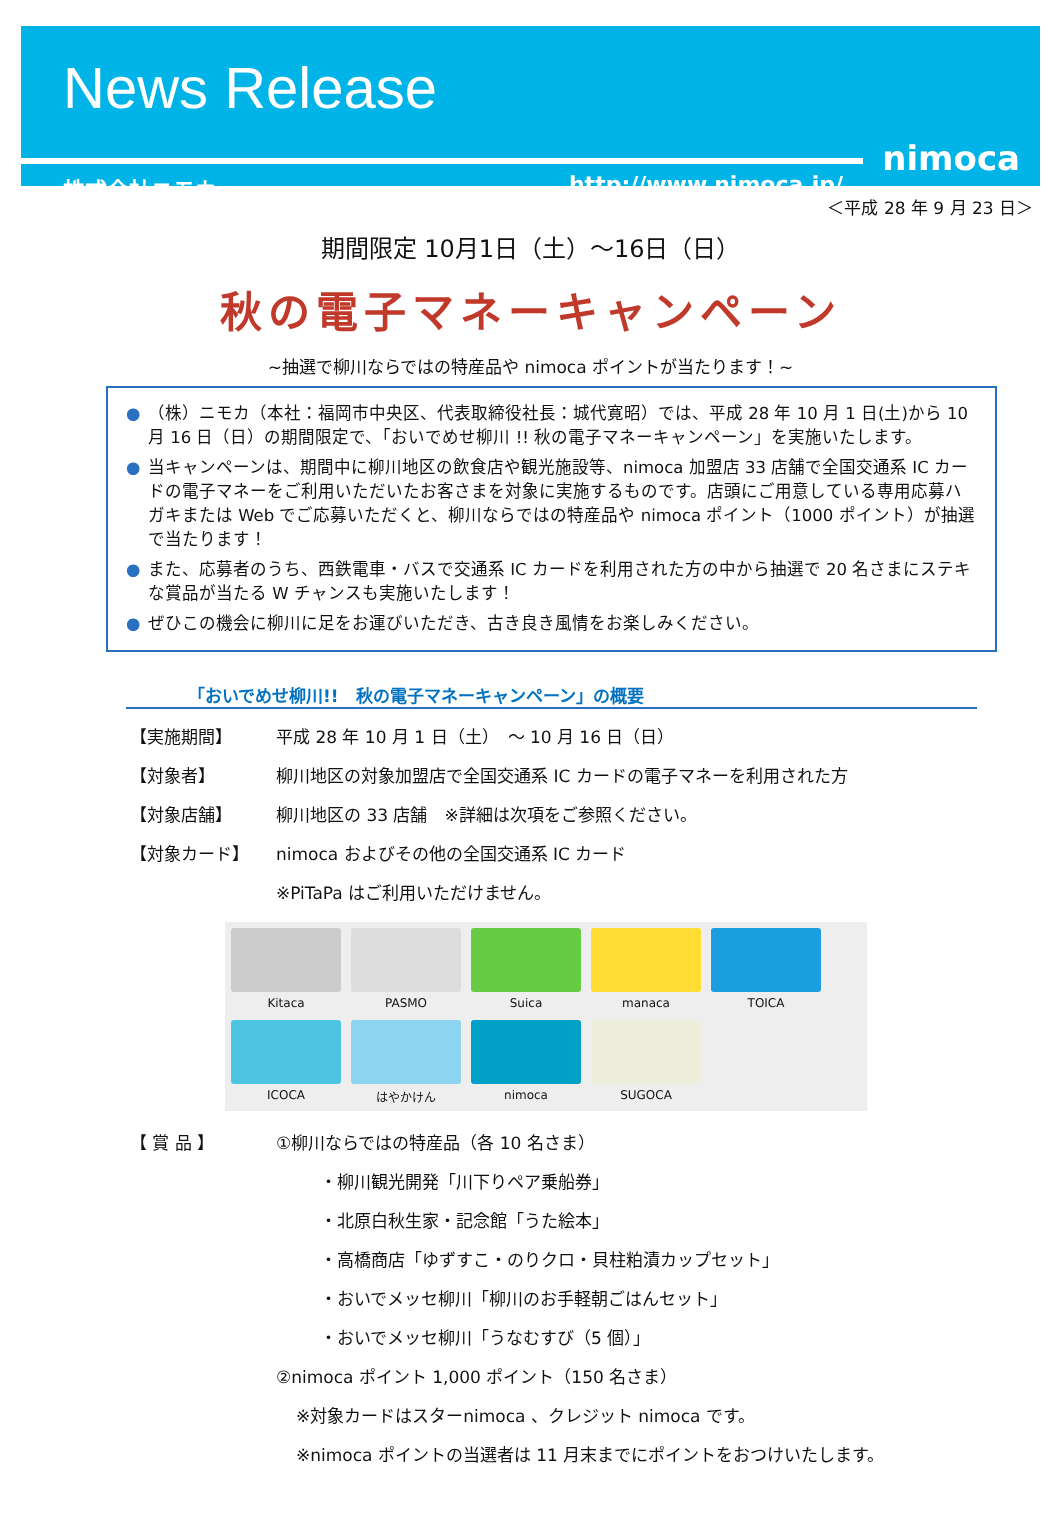News Release
株式会社ニモカ http://www.nimoca.jp/
nimoca
＜平成 28 年 9 月 23 日＞
期間限定 10月1日（土）～16日（日）
秋の電子マネーキャンペーン
~抽選で柳川ならではの特産品や nimoca ポイントが当たります！~
● （株）ニモカ（本社：福岡市中央区、代表取締役社長：城代寛昭）では、平成 28 年 10 月 1 日(土)から 10 月 16 日（日）の期間限定で、「おいでめせ柳川 !! 秋の電子マネーキャンペーン」を実施いたします。
● 当キャンペーンは、期間中に柳川地区の飲食店や観光施設等、nimoca 加盟店 33 店舗で全国交通系 IC カードの電子マネーをご利用いただいたお客さまを対象に実施するものです。店頭にご用意している専用応募ハガキまたは Web でご応募いただくと、柳川ならではの特産品や nimoca ポイント（1000 ポイント）が抽選で当たります！
● また、応募者のうち、西鉄電車・バスで交通系 IC カードを利用された方の中から抽選で 20 名さまにステキな賞品が当たる W チャンスも実施いたします！
● ぜひこの機会に柳川に足をお運びいただき、古き良き風情をお楽しみください。
「おいでめせ柳川!!　秋の電子マネーキャンペーン」の概要
【実施期間】 平成 28 年 10 月 1 日（土）　～ 10 月 16 日（日）
【対象者】 柳川地区の対象加盟店で全国交通系 IC カードの電子マネーを利用された方
【対象店舗】 柳川地区の 33 店舗　※詳細は次項をご参照ください。
【対象カード】 nimoca およびその他の全国交通系 IC カード
※PiTaPa はご利用いただけません。
Kitaca
PASMO
Suica
manaca
TOICA
ICOCA
はやかけん
nimoca
SUGOCA
【 賞 品 】 ①柳川ならではの特産品（各 10 名さま）
・柳川観光開発「川下りペア乗船券」
・北原白秋生家・記念館「うた絵本」
・高橋商店「ゆずすこ・のりクロ・貝柱粕漬カップセット」
・おいでメッセ柳川「柳川のお手軽朝ごはんセット」
・おいでメッセ柳川「うなむすび（5 個）」
②nimoca ポイント 1,000 ポイント（150 名さま）
※対象カードはスターnimoca 、クレジット nimoca です。
※nimoca ポイントの当選者は 11 月末までにポイントをおつけいたします。